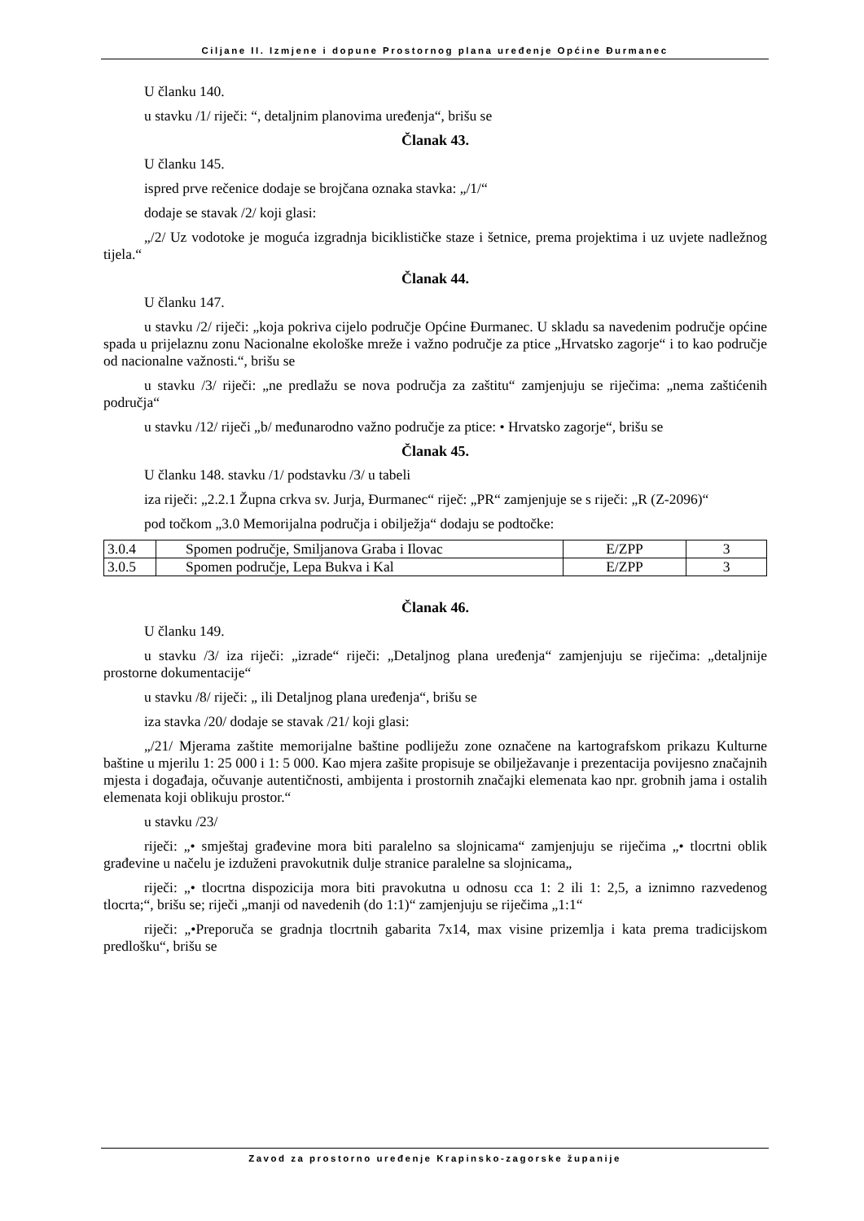Ciljane II. Izmjene i dopune Prostornog plana uređenje Općine Đurmanec
U članku 140.
u stavku /1/ riječi: “, detaljnim planovima uređenja“, brišu se
Članak 43.
U članku 145.
ispred prve rečenice dodaje se brojčana oznaka stavka: „/1/“
dodaje se stavak /2/ koji glasi:
„/2/ Uz vodotoke je moguća izgradnja biciklističke staze i šetnice, prema projektima i uz uvjete nadležnog tijela.“
Članak 44.
U članku 147.
u stavku /2/ riječi: „koja pokriva cijelo područje Općine Đurmanec. U skladu sa navedenim područje općine spada u prijelaznu zonu Nacionalne ekološke mreže i važno područje za ptice „Hrvatsko zagorje“ i to kao područje od nacionalne važnosti.“, brišu se
u stavku /3/ riječi: „ne predlažu se nova područja za zaštitu“ zamjenjuju se riječima: „nema zaštićenih područja“
u stavku /12/ riječi „b/ međunarodno važno područje za ptice: • Hrvatsko zagorje“, brišu se
Članak 45.
U članku 148. stavku /1/ podstavku /3/ u tabeli
iza riječi: „2.2.1 Župna crkva sv. Jurja, Đurmanec“ riječ: „PR“ zamjenjuje se s riječi: „R (Z-2096)“
pod točkom „3.0 Memorijalna područja i obilježja“ dodaju se podtočke:
| 3.0.4 | Spomen područje, Smiljanova Graba i Ilovac | E/ZPP | 3 |
| 3.0.5 | Spomen područje, Lepa Bukva i Kal | E/ZPP | 3 |
Članak 46.
U članku 149.
u stavku /3/ iza riječi: „izrade“ riječi: „Detaljnog plana uređenja“ zamjenjuju se riječima: „detaljnije prostorne dokumentacije“
u stavku /8/ riječi: „ ili Detaljnog plana uređenja“, brišu se
iza stavka /20/ dodaje se stavak /21/ koji glasi:
„/21/ Mjerama zaštite memorijalne baštine podliježu zone označene na kartografskom prikazu Kulturne baštine u mjerilu 1: 25 000 i 1: 5 000. Kao mjera zašite propisuje se obilježavanje i prezentacija povijesno značajnih mjesta i događaja, očuvanje autentičnosti, ambijenta i prostornih značajki elemenata kao npr. grobnih jama i ostalih elemenata koji oblikuju prostor.“
u stavku /23/
riječi: „• smještaj građevine mora biti paralelno sa slojnicama“ zamjenjuju se riječima „• tlocrtni oblik građevine u načelu je izduženi pravokutnik dulje stranice paralelne sa slojnicama„
riječi: „• tlocrtna dispozicija mora biti pravokutna u odnosu cca 1: 2 ili 1: 2,5, a iznimno razvedenog tlocrta;“, brišu se; riječi „manji od navedenih (do 1:1)“ zamjenjuju se riječima „1:1“
riječi: „•Preporuča se gradnja tlocrtnih gabarita 7x14, max visine prizemlja i kata prema tradicijskom predlošku“, brišu se
Zavod za prostorno uređenje Krapinsko-zagorske županije